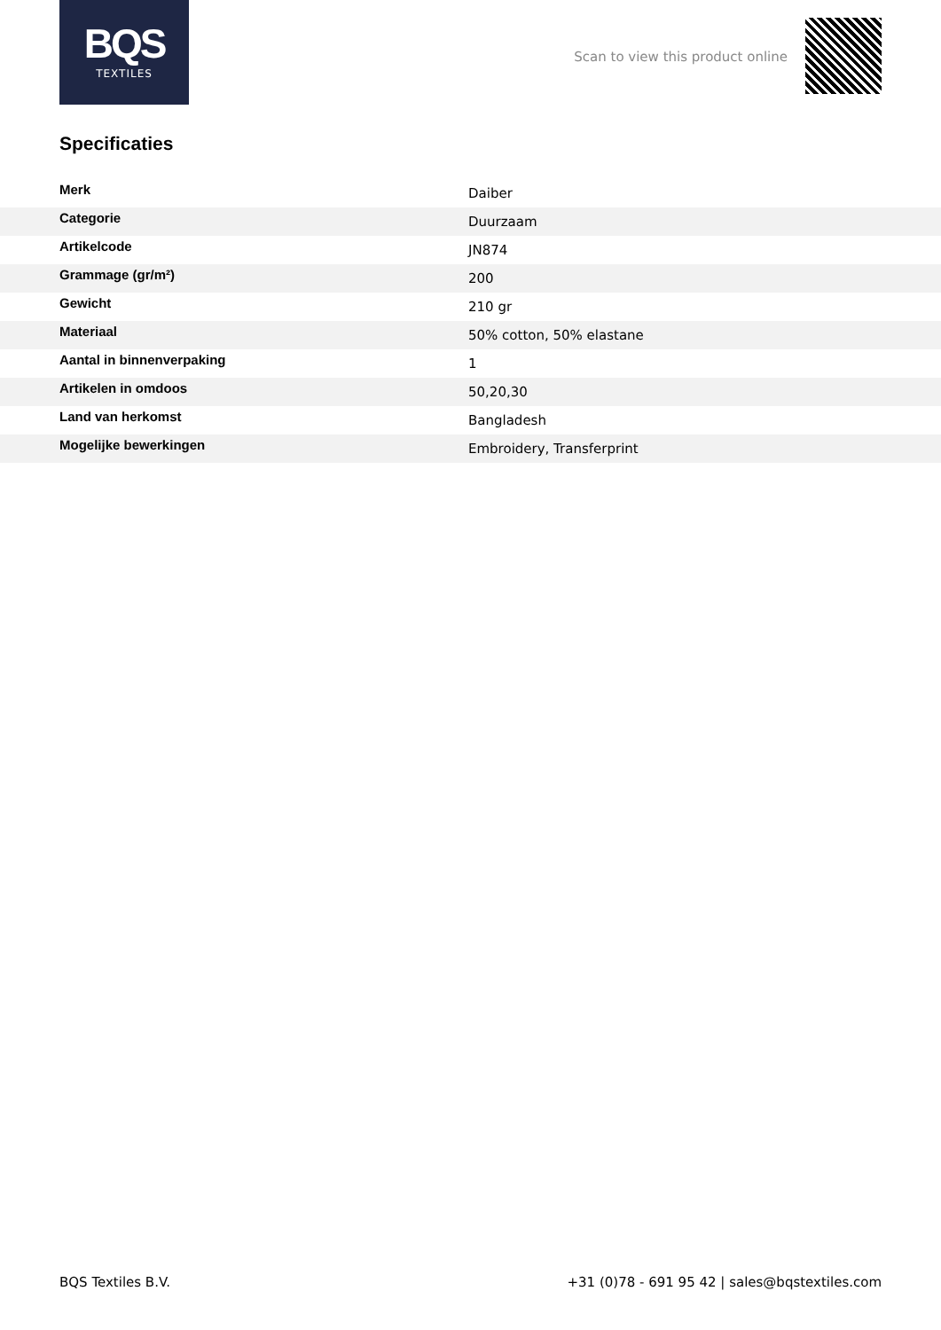BQS
TEXTILES
Scan to view this product online
Specificaties
| Merk | Daiber |
| Categorie | Duurzaam |
| Artikelcode | JN874 |
| Grammage (gr/m²) | 200 |
| Gewicht | 210 gr |
| Materiaal | 50% cotton, 50% elastane |
| Aantal in binnenverpaking | 1 |
| Artikelen in omdoos | 50,20,30 |
| Land van herkomst | Bangladesh |
| Mogelijke bewerkingen | Embroidery, Transferprint |
BQS Textiles B.V. +31 (0)78 - 691 95 42 | sales@bqstextiles.com